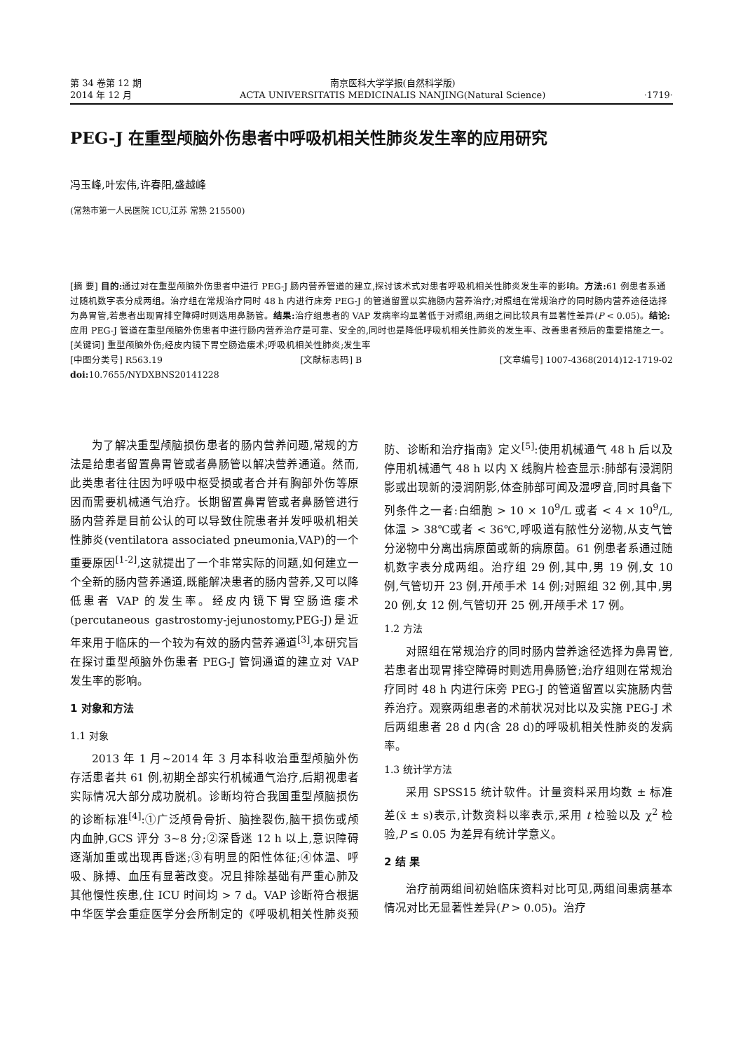第 34 卷第 12 期
2014 年 12 月
南京医科大学学报(自然科学版)
ACTA UNIVERSITATIS MEDICINALIS NANJING(Natural Science)
·1719·
PEG-J 在重型颅脑外伤患者中呼吸机相关性肺炎发生率的应用研究
冯玉峰,叶宏伟,许春阳,盛越峰
(常熟市第一人民医院 ICU,江苏 常熟 215500)
[摘 要] 目的: 通过对在重型颅脑外伤患者中进行 PEG-J 肠内营养管道的建立,探讨该术式对患者呼吸机相关性肺炎发生率的影响。方法: 61 例患者系通过随机数字表分成两组。治疗组在常规治疗同时 48 h 内进行床旁 PEG-J 的管道留置以实施肠内营养治疗;对照组在常规治疗的同时肠内营养途径选择为鼻胃管,若患者出现胃排空障碍时则选用鼻肠管。结果: 治疗组患者的 VAP 发病率均显著低于对照组,两组之间比较具有显著性差异(P < 0.05)。结论: 应用 PEG-J 管道在重型颅脑外伤患者中进行肠内营养治疗是可靠、安全的,同时也是降低呼吸机相关性肺炎的发生率、改善患者预后的重要措施之一。
[关键词] 重型颅脑外伤;经皮内镜下胃空肠造瘘术;呼吸机相关性肺炎;发生率
[中图分类号] R563.19 [文献标志码] B [文章编号] 1007-4368(2014)12-1719-02
doi: 10.7655/NYDXBNS20141228
为了解决重型颅脑损伤患者的肠内营养问题,常规的方法是给患者留置鼻胃管或者鼻肠管以解决营养通道。然而,此类患者往往因为呼吸中枢受损或者合并有胸部外伤等原因而需要机械通气治疗。长期留置鼻胃管或者鼻肠管进行肠内营养是目前公认的可以导致住院患者并发呼吸机相关性肺炎(ventilatora associated pneumonia,VAP)的一个重要原因<sup>[1-2]</sup>,这就提出了一个非常实际的问题,如何建立一个全新的肠内营养通道,既能解决患者的肠内营养,又可以降低患者 VAP 的发生率。经皮内镜下胃空肠造瘘术(percutaneous gastrostomy-jejunostomy,PEG-J)是近年来用于临床的一个较为有效的肠内营养通道<sup>[3]</sup>,本研究旨在探讨重型颅脑外伤患者 PEG-J 管饲通道的建立对 VAP 发生率的影响。
1 对象和方法
1.1 对象
2013 年 1 月~2014 年 3 月本科收治重型颅脑外伤存活患者共 61 例,初期全部实行机械通气治疗,后期视患者实际情况大部分成功脱机。诊断均符合我国重型颅脑损伤的诊断标准<sup>[4]</sup>:①广泛颅骨骨折、脑挫裂伤,脑干损伤或颅内血肿,GCS 评分 3~8 分;②深昏迷 12 h 以上,意识障碍逐渐加重或出现再昏迷;③有明显的阳性体征;④体温、呼吸、脉搏、血压有显著改变。况且排除基础有严重心肺及其他慢性疾患,住 ICU 时间均 > 7 d。VAP 诊断符合根据中华医学会重症医学分会所制定的《呼吸机相关性肺炎预防、诊断和治疗指南》定义<sup>[5]</sup>:使用机械通气 48 h 后以及停用机械通气 48 h 以内 X 线胸片检查显示:肺部有浸润阴影或出现新的浸润阴影,体查肺部可闻及湿啰音,同时具备下列条件之一者:白细胞 > 10 × 10<sup>9</sup>/L 或者 < 4 × 10<sup>9</sup>/L,体温 > 38℃或者 < 36℃,呼吸道有脓性分泌物,从支气管分泌物中分离出病原菌或新的病原菌。61 例患者系通过随机数字表分成两组。治疗组 29 例,其中,男 19 例,女 10 例,气管切开 23 例,开颅手术 14 例;对照组 32 例,其中,男 20 例,女 12 例,气管切开 25 例,开颅手术 17 例。
1.2 方法
对照组在常规治疗的同时肠内营养途径选择为鼻胃管,若患者出现胃排空障碍时则选用鼻肠管;治疗组则在常规治疗同时 48 h 内进行床旁 PEG-J 的管道留置以实施肠内营养治疗。观察两组患者的术前状况对比以及实施 PEG-J 术后两组患者 28 d 内(含 28 d)的呼吸机相关性肺炎的发病率。
1.3 统计学方法
采用 SPSS15 统计软件。计量资料采用均数 ± 标准差(x̄ ± s)表示,计数资料以率表示,采用 t 检验以及 χ<sup>2</sup> 检验,P ≤ 0.05 为差异有统计学意义。
2 结 果
治疗前两组间初始临床资料对比可见,两组间患病基本情况对比无显著性差异(P > 0.05)。治疗